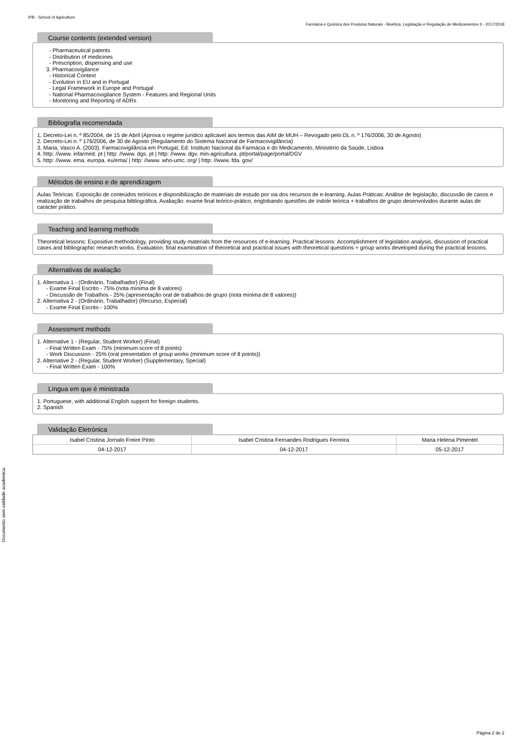IPB - School of Agriculture
Farmácia e Química dos Produtos Naturais - Bioética, Legislação e Regulação de Medicamentos II - 2017/2018
Documento sem validade académica.
Course contents (extended version)
- Pharmaceutical patents
- Distribution of medicines
- Prescription, dispensing and use
3. Pharmacovigilance
- Historical Context
- Evolution in EU and in Portugal
- Legal Framework in Europe and Portugal
- National Pharmacovigilance System - Features and Regional Units
- Monitoring and Reporting of ADRs
Bibliografia recomendada
1. Decreto-Lei n. º 85/2004, de 15 de Abril (Aprova o regime jurídico aplicável aos termos das AIM de MUH – Revogado pelo DL n. º 176/2006, 30 de Agosto)
2. Decreto-Lei n. º 176/2006, de 30 de Agosto (Regulamento do Sistema Nacional de Farmacovigilância)
3. Maria, Vasco A. (2003). Farmacovigilância em Portugal, Ed. Instituto Nacional da Farmácia e do Medicamento, Ministério da Saúde, Lisboa
4. http: //www. infarmed. pt | http: //www. dgs. pt | http: //www. dgv. min-agricultura. pt/portal/page/portal/DGV
5. http: //www. ema. europa. eu/ema/ | http: //www. who-umc. org/ | http: //www. fda. gov/
Métodos de ensino e de aprendizagem
Aulas Teóricas: Exposição de conteúdos teóricos e disponibilização de materiais de estudo por via dos recursos de e-learning. Aulas Práticas: Análise de legislação, discussão de casos e realização de trabalhos de pesquisa bibliográfica. Avaliação: exame final teórico-prático, englobando questões de índole teórica + trabalhos de grupo desenvolvidos durante aulas de carácter prático.
Teaching and learning methods
Theoretical lessons: Expositive methodology, providing study materials from the resources of e-learning. Practical lessons: Accomplishment of legislation analysis, discussion of practical cases and bibliographic research works. Evaluation: final examination of theoretical and practical issues with theoretical questions + group works developed during the practical lessons.
Alternativas de avaliação
1. Alternativa 1 - (Ordinário, Trabalhador) (Final)
- Exame Final Escrito - 75% (nota mínima de 8 valores)
- Discussão de Trabalhos - 25% (apresentação oral de trabalhos de grupo (nota mínima de 8 valores))
2. Alternativa 2 - (Ordinário, Trabalhador) (Recurso, Especial)
- Exame Final Escrito - 100%
Assessment methods
1. Alternative 1 - (Regular, Student Worker) (Final)
- Final Written Exam - 75% (minimum score of 8 points)
- Work Discussion - 25% (oral presentation of group works (minimum score of 8 points))
2. Alternative 2 - (Regular, Student Worker) (Supplementary, Special)
- Final Written Exam - 100%
Língua em que é ministrada
1. Portuguese, with additional English support for foreign students.
2. Spanish
Validação Eletrónica
| Isabel Cristina Jornalo Freire Pinto | Isabel Cristina Fernandes Rodrigues Ferreira | Maria Helena Pimentel |
| 04-12-2017 | 04-12-2017 | 05-12-2017 |
Página 2 de 2